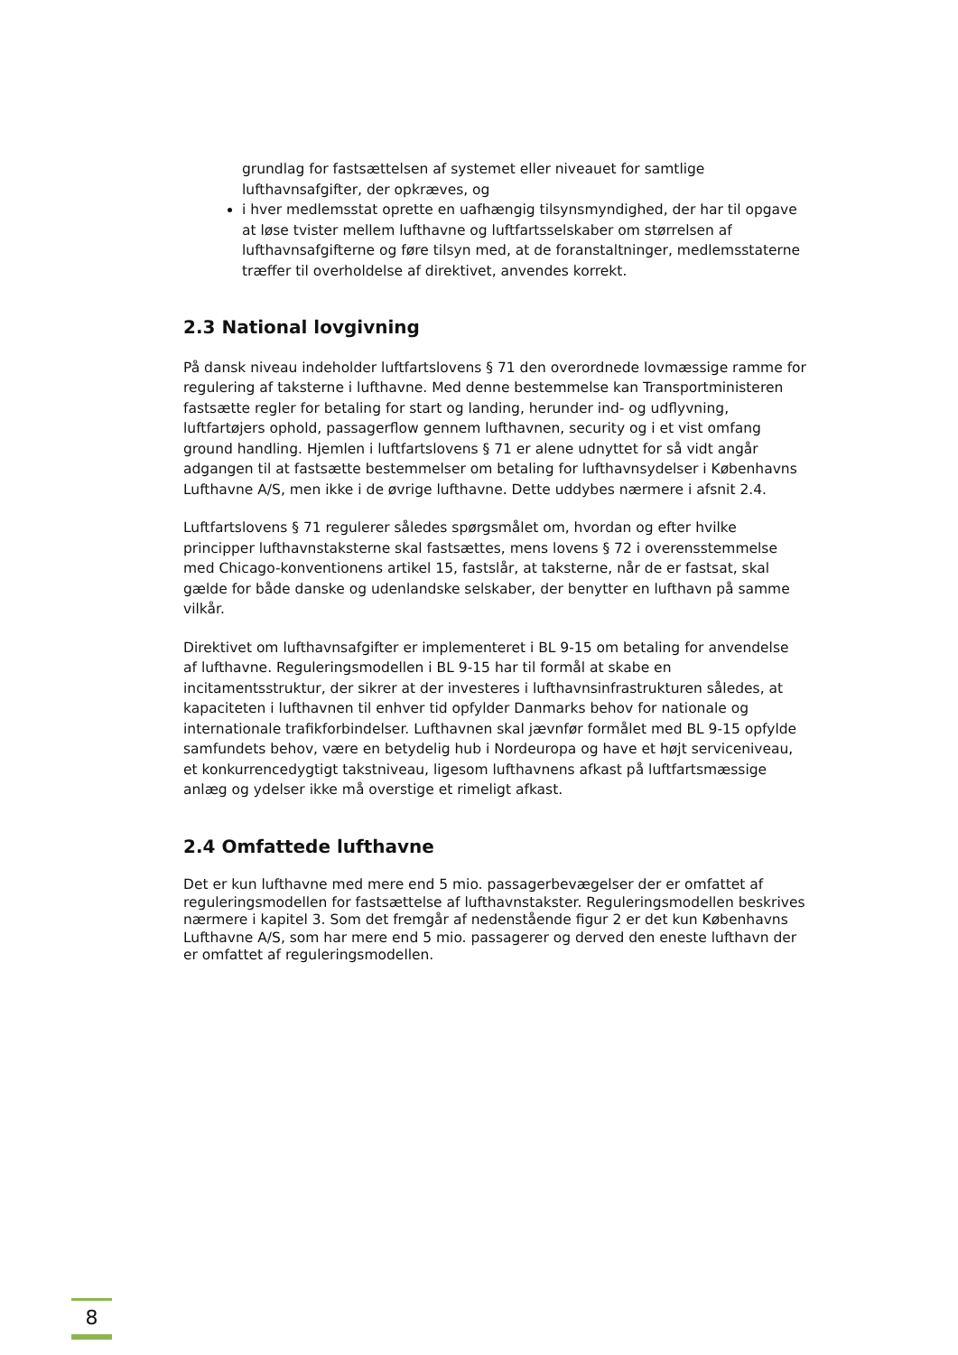grundlag for fastsættelsen af systemet eller niveauet for samtlige lufthavnsafgifter, der opkræves, og
i hver medlemsstat oprette en uafhængig tilsynsmyndighed, der har til opgave at løse tvister mellem lufthavne og luftfartsselskaber om størrelsen af lufthavnsafgifterne og føre tilsyn med, at de foranstaltninger, medlemsstaterne træffer til overholdelse af direktivet, anvendes korrekt.
2.3 National lovgivning
På dansk niveau indeholder luftfartslovens § 71 den overordnede lovmæssige ramme for regulering af taksterne i lufthavne. Med denne bestemmelse kan Transportministeren fastsætte regler for betaling for start og landing, herunder ind- og udflyvning, luftfartøjers ophold, passagerflow gennem lufthavnen, security og i et vist omfang ground handling. Hjemlen i luftfartslovens § 71 er alene udnyttet for så vidt angår adgangen til at fastsætte bestemmelser om betaling for lufthavnsydelser i Københavns Lufthavne A/S, men ikke i de øvrige lufthavne. Dette uddybes nærmere i afsnit 2.4.
Luftfartslovens § 71 regulerer således spørgsmålet om, hvordan og efter hvilke principper lufthavnstaksterne skal fastsættes, mens lovens § 72 i overensstemmelse med Chicago-konventionens artikel 15, fastslår, at taksterne, når de er fastsat, skal gælde for både danske og udenlandske selskaber, der benytter en lufthavn på samme vilkår.
Direktivet om lufthavnsafgifter er implementeret i BL 9-15 om betaling for anvendelse af lufthavne. Reguleringsmodellen i BL 9-15 har til formål at skabe en incitamentsstruktur, der sikrer at der investeres i lufthavnsinfrastrukturen således, at kapaciteten i lufthavnen til enhver tid opfylder Danmarks behov for nationale og internationale trafikforbindelser. Lufthavnen skal jævnfør formålet med BL 9-15 opfylde samfundets behov, være en betydelig hub i Nordeuropa og have et højt serviceniveau, et konkurrencedygtigt takstniveau, ligesom lufthavnens afkast på luftfartsmæssige anlæg og ydelser ikke må overstige et rimeligt afkast.
2.4 Omfattede lufthavne
Det er kun lufthavne med mere end 5 mio. passagerbevægelser der er omfattet af reguleringsmodellen for fastsættelse af lufthavnstakster. Reguleringsmodellen beskrives nærmere i kapitel 3. Som det fremgår af nedenstående figur 2 er det kun Københavns Lufthavne A/S, som har mere end 5 mio. passagerer og derved den eneste lufthavn der er omfattet af reguleringsmodellen.
8